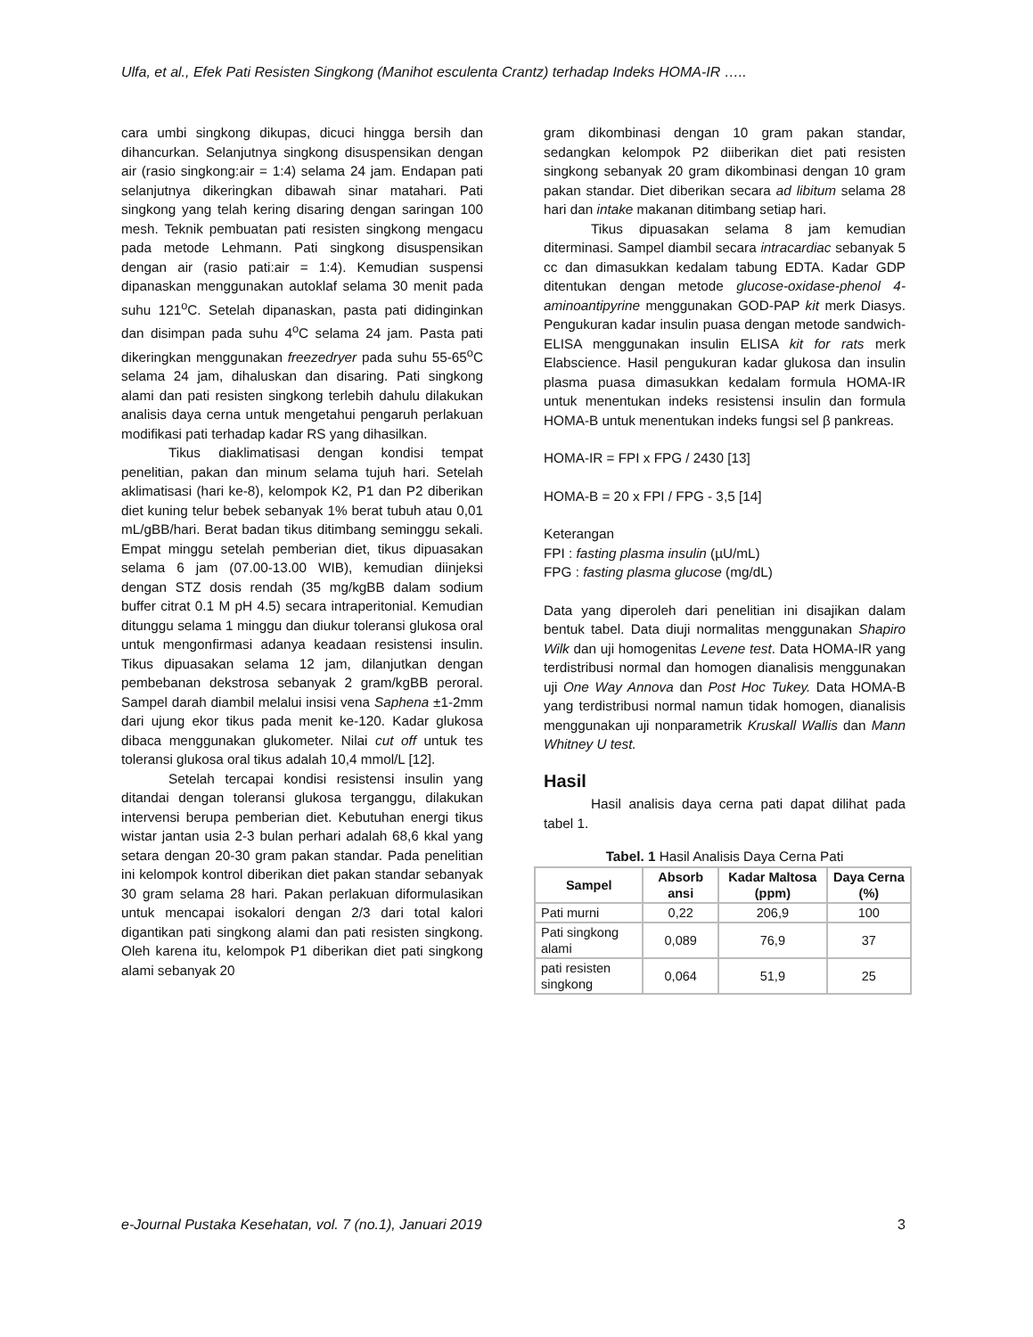Ulfa, et al., Efek Pati Resisten Singkong (Manihot esculenta Crantz) terhadap Indeks HOMA-IR …..
cara umbi singkong dikupas, dicuci hingga bersih dan dihancurkan. Selanjutnya singkong disuspensikan dengan air (rasio singkong:air = 1:4) selama 24 jam. Endapan pati selanjutnya dikeringkan dibawah sinar matahari. Pati singkong yang telah kering disaring dengan saringan 100 mesh. Teknik pembuatan pati resisten singkong mengacu pada metode Lehmann. Pati singkong disuspensikan dengan air (rasio pati:air = 1:4). Kemudian suspensi dipanaskan menggunakan autoklaf selama 30 menit pada suhu 121<sup>o</sup>C. Setelah dipanaskan, pasta pati didinginkan dan disimpan pada suhu 4<sup>o</sup>C selama 24 jam. Pasta pati dikeringkan menggunakan freezedryer pada suhu 55-65<sup>o</sup>C selama 24 jam, dihaluskan dan disaring. Pati singkong alami dan pati resisten singkong terlebih dahulu dilakukan analisis daya cerna untuk mengetahui pengaruh perlakuan modifikasi pati terhadap kadar RS yang dihasilkan.
Tikus diaklimatisasi dengan kondisi tempat penelitian, pakan dan minum selama tujuh hari. Setelah aklimatisasi (hari ke-8), kelompok K2, P1 dan P2 diberikan diet kuning telur bebek sebanyak 1% berat tubuh atau 0,01 mL/gBB/hari. Berat badan tikus ditimbang seminggu sekali. Empat minggu setelah pemberian diet, tikus dipuasakan selama 6 jam (07.00-13.00 WIB), kemudian diinjeksi dengan STZ dosis rendah (35 mg/kgBB dalam sodium buffer citrat 0.1 M pH 4.5) secara intraperitonial. Kemudian ditunggu selama 1 minggu dan diukur toleransi glukosa oral untuk mengonfirmasi adanya keadaan resistensi insulin. Tikus dipuasakan selama 12 jam, dilanjutkan dengan pembebanan dekstrosa sebanyak 2 gram/kgBB peroral. Sampel darah diambil melalui insisi vena Saphena ±1-2mm dari ujung ekor tikus pada menit ke-120. Kadar glukosa dibaca menggunakan glukometer. Nilai cut off untuk tes toleransi glukosa oral tikus adalah 10,4 mmol/L [12].
Setelah tercapai kondisi resistensi insulin yang ditandai dengan toleransi glukosa terganggu, dilakukan intervensi berupa pemberian diet. Kebutuhan energi tikus wistar jantan usia 2-3 bulan perhari adalah 68,6 kkal yang setara dengan 20-30 gram pakan standar. Pada penelitian ini kelompok kontrol diberikan diet pakan standar sebanyak 30 gram selama 28 hari. Pakan perlakuan diformulasikan untuk mencapai isokalori dengan 2/3 dari total kalori digantikan pati singkong alami dan pati resisten singkong. Oleh karena itu, kelompok P1 diberikan diet pati singkong alami sebanyak 20
gram dikombinasi dengan 10 gram pakan standar, sedangkan kelompok P2 diiberikan diet pati resisten singkong sebanyak 20 gram dikombinasi dengan 10 gram pakan standar. Diet diberikan secara ad libitum selama 28 hari dan intake makanan ditimbang setiap hari.
Tikus dipuasakan selama 8 jam kemudian diterminasi. Sampel diambil secara intracardiac sebanyak 5 cc dan dimasukkan kedalam tabung EDTA. Kadar GDP ditentukan dengan metode glucose-oxidase-phenol 4-aminoantipyrine menggunakan GOD-PAP kit merk Diasys. Pengukuran kadar insulin puasa dengan metode sandwich-ELISA menggunakan insulin ELISA kit for rats merk Elabscience. Hasil pengukuran kadar glukosa dan insulin plasma puasa dimasukkan kedalam formula HOMA-IR untuk menentukan indeks resistensi insulin dan formula HOMA-B untuk menentukan indeks fungsi sel β pankreas.
HOMA-IR = FPI x FPG / 2430 [13]
HOMA-B = 20 x FPI / FPG - 3,5 [14]
Keterangan
FPI : fasting plasma insulin (µU/mL)
FPG : fasting plasma glucose (mg/dL)
Data yang diperoleh dari penelitian ini disajikan dalam bentuk tabel. Data diuji normalitas menggunakan Shapiro Wilk dan uji homogenitas Levene test. Data HOMA-IR yang terdistribusi normal dan homogen dianalisis menggunakan uji One Way Annova dan Post Hoc Tukey. Data HOMA-B yang terdistribusi normal namun tidak homogen, dianalisis menggunakan uji nonparametrik Kruskall Wallis dan Mann Whitney U test.
Hasil
Hasil analisis daya cerna pati dapat dilihat pada tabel 1.
Tabel. 1 Hasil Analisis Daya Cerna Pati
| Sampel | Absorb ansi | Kadar Maltosa (ppm) | Daya Cerna (%) |
| --- | --- | --- | --- |
| Pati murni | 0,22 | 206,9 | 100 |
| Pati singkong alami | 0,089 | 76,9 | 37 |
| pati resisten singkong | 0,064 | 51,9 | 25 |
e-Journal Pustaka Kesehatan, vol. 7 (no.1), Januari 2019 3